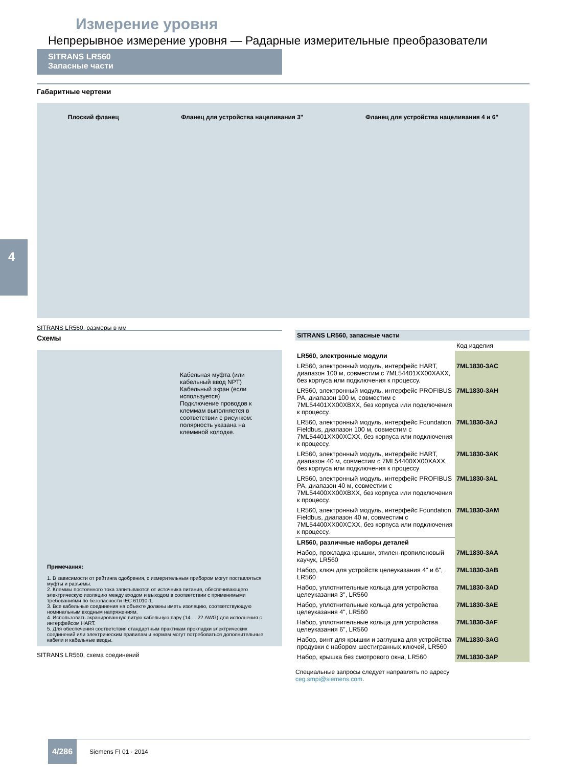Измерение уровня
Непрерывное измерение уровня — Радарные измерительные преобразователи
SITRANS LR560
Запасные части
4
Габаритные чертежи
Плоский фланец Фланец для устройства нацеливания 3" Фланец для устройства нацеливания 4 и 6"
SITRANS LR560, размеры в мм
Схемы
Кабельная муфта (или кабельный ввод NPT)
Кабельный экран (если используется)
Подключение проводов к клеммам выполняется в соответствии с рисунком: полярность указана на клеммной колодке.
Примечания:
1. В зависимости от рейтинга одобрения, с измерительным прибором могут поставляться муфты и разъемы.
2. Клеммы постоянного тока запитываются от источника питания, обеспечивающего электрическую изоляцию между входом и выходом в соответствии с применимыми требованиями по безопасности IEC 61010-1.
3. Все кабельные соединения на объекте должны иметь изоляцию, соответствующую номинальным входным напряжениям.
4. Использовать экранированную витую кабельную пару (14 ... 22 AWG) для исполнения с интерфейсом HART.
5. Для обеспечения соответствия стандартным практикам прокладки электрических соединений или электрическим правилам и нормам могут потребоваться дополнительные кабели и кабельные вводы.
SITRANS LR560, схема соединений
| SITRANS LR560, запасные части | |
| | Код изделия |
| LR560, электронные модули | |
| LR560, электронный модуль, интерфейс HART, диапазон 100 м, совместим с 7ML54401XX00XAXX, без корпуса или подключения к процессу. | 7ML1830-3AC |
| LR560, электронный модуль, интерфейс PROFIBUS PA, диапазон 100 м, совместим с 7ML54401XX00XBXX, без корпуса или подключения к процессу. | 7ML1830-3AH |
| LR560, электронный модуль, интерфейс Foundation Fieldbus, диапазон 100 м, совместим с 7ML54401XX00XCXX, без корпуса или подключения к процессу. | 7ML1830-3AJ |
| LR560, электронный модуль, интерфейс HART, диапазон 40 м, совместим с 7ML54400XX00XAXX, без корпуса или подключения к процессу | 7ML1830-3AK |
| LR560, электронный модуль, интерфейс PROFIBUS PA, диапазон 40 м, совместим с 7ML54400XX00XBXX, без корпуса или подключения к процессу. | 7ML1830-3AL |
| LR560, электронный модуль, интерфейс Foundation Fieldbus, диапазон 40 м, совместим с 7ML54400XX00XCXX, без корпуса или подключения к процессу. | 7ML1830-3AM |
| LR560, различные наборы деталей | |
| Набор, прокладка крышки, этилен-пропиленовый каучук, LR560 | 7ML1830-3AA |
| Набор, ключ для устройств целеуказания 4" и 6", LR560 | 7ML1830-3AB |
| Набор, уплотнительные кольца для устройства целеуказания 3", LR560 | 7ML1830-3AD |
| Набор, уплотнительные кольца для устройства целеуказания 4", LR560 | 7ML1830-3AE |
| Набор, уплотнительные кольца для устройства целеуказания 6", LR560 | 7ML1830-3AF |
| Набор, винт для крышки и заглушка для устройства продувки с набором шестигранных ключей, LR560 | 7ML1830-3AG |
| Набор, крышка без смотрового окна, LR560 | 7ML1830-3AP |
Специальные запросы следует направлять по адресу
ceg.smpi@siemens.com.
4/286
Siemens FI 01 · 2014